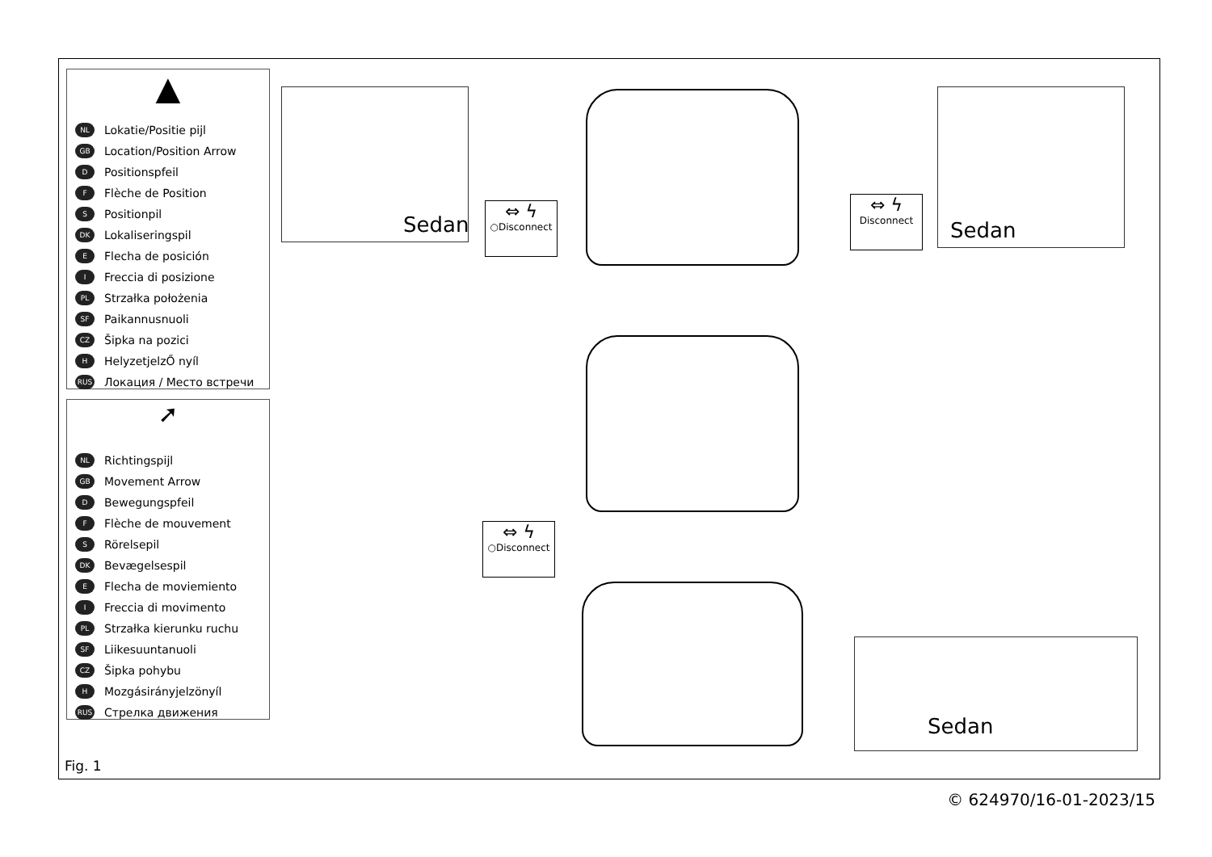▲
NL Lokatie/Positie pijl
GB Location/Position Arrow
D Positionspfeil
F Flèche de Position
S Positionpil
DK Lokaliseringspil
E Flecha de posición
I Freccia di posizione
PL Strzałka położenia
SF Paikannusnuoli
CZ Šipka na pozici
H HelyzetjelzŐ nyíl
RUS Локация / Место встречи
➚
NL Richtingspijl
GB Movement Arrow
D Bewegungspfeil
F Flèche de mouvement
S Rörelsepil
DK Bevægelsespil
E Flecha de moviemiento
I Freccia di movimento
PL Strzałka kierunku ruchu
SF Liikesuuntanuoli
CZ Šipka pohybu
H Mozgásirányjelzönyíl
RUS Стрелка движения
Sedan Sedan
Sedan
⇔ ϟ
○Disconnect
⇔ ϟ
Disconnect
⇔ ϟ
○Disconnect
Fig. 1
© 624970/16-01-2023/15